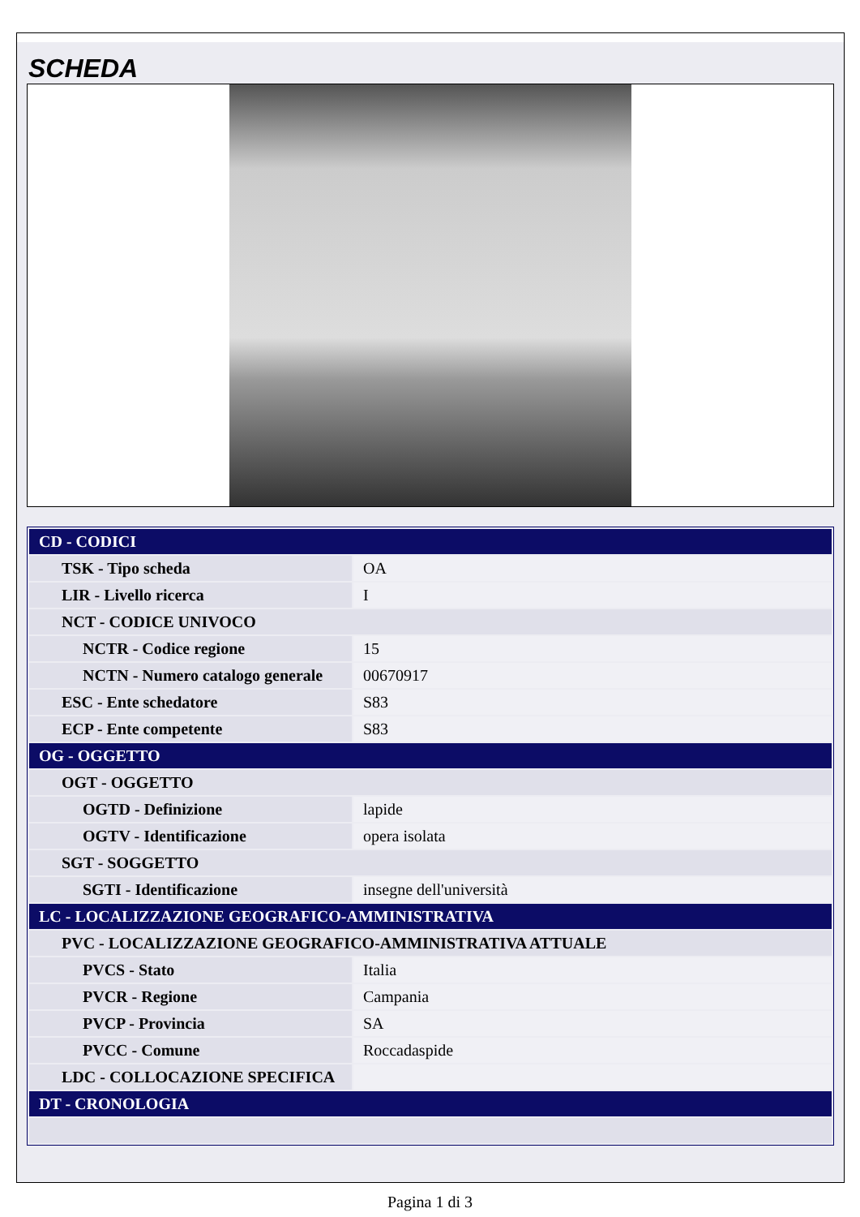SCHEDA
| CD - CODICI | |
| TSK - Tipo scheda | OA |
| LIR - Livello ricerca | I |
| NCT - CODICE UNIVOCO | |
| NCTR - Codice regione | 15 |
| NCTN - Numero catalogo generale | 00670917 |
| ESC - Ente schedatore | S83 |
| ECP - Ente competente | S83 |
| OG - OGGETTO | |
| OGT - OGGETTO | |
| OGTD - Definizione | lapide |
| OGTV - Identificazione | opera isolata |
| SGT - SOGGETTO | |
| SGTI - Identificazione | insegne dell'università |
| LC - LOCALIZZAZIONE GEOGRAFICO-AMMINISTRATIVA | |
| PVC - LOCALIZZAZIONE GEOGRAFICO-AMMINISTRATIVA ATTUALE | |
| PVCS - Stato | Italia |
| PVCR - Regione | Campania |
| PVCP - Provincia | SA |
| PVCC - Comune | Roccadaspide |
| LDC - COLLOCAZIONE SPECIFICA | |
| DT - CRONOLOGIA | |
Pagina 1 di 3